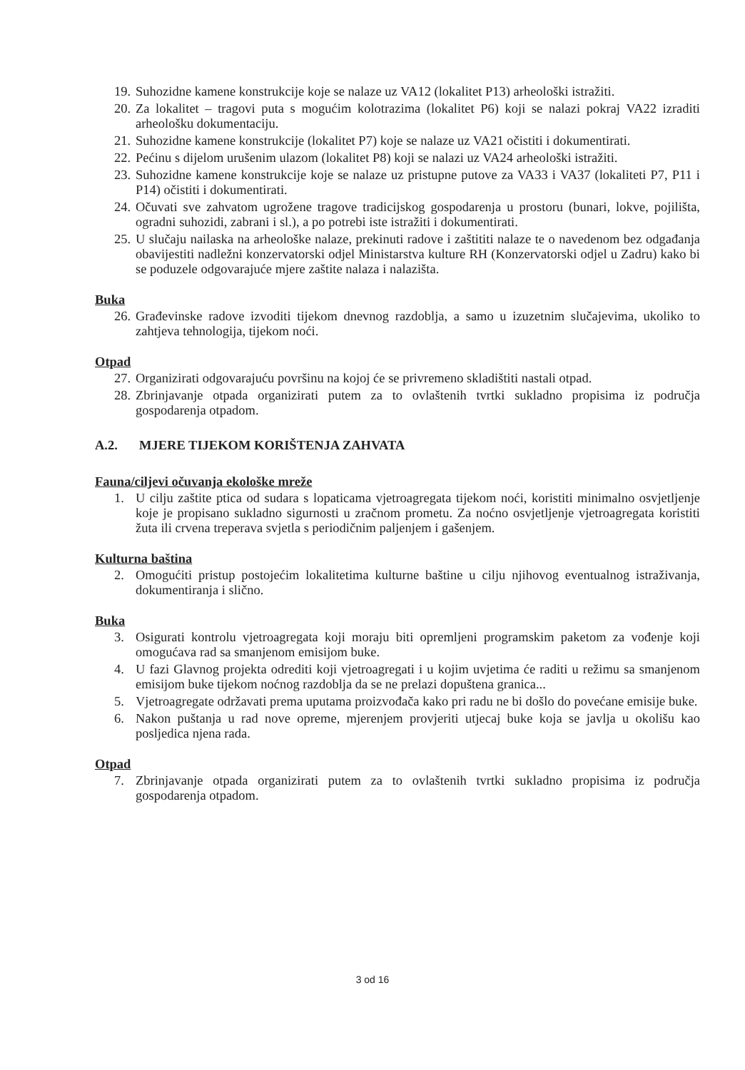19. Suhozidne kamene konstrukcije koje se nalaze uz VA12 (lokalitet P13) arheološki istražiti.
20. Za lokalitet – tragovi puta s mogućim kolotrazima (lokalitet P6) koji se nalazi pokraj VA22 izraditi arheološku dokumentaciju.
21. Suhozidne kamene konstrukcije (lokalitet P7) koje se nalaze uz VA21 očistiti i dokumentirati.
22. Pećinu s dijelom urušenim ulazom (lokalitet P8) koji se nalazi uz VA24 arheološki istražiti.
23. Suhozidne kamene konstrukcije koje se nalaze uz pristupne putove za VA33 i VA37 (lokaliteti P7, P11 i P14) očistiti i dokumentirati.
24. Očuvati sve zahvatom ugrožene tragove tradicijskog gospodarenja u prostoru (bunari, lokve, pojilišta, ogradni suhozidi, zabrani i sl.), a po potrebi iste istražiti i dokumentirati.
25. U slučaju nailaska na arheološke nalaze, prekinuti radove i zaštititi nalaze te o navedenom bez odgađanja obavijestiti nadležni konzervatorski odjel Ministarstva kulture RH (Konzervatorski odjel u Zadru) kako bi se poduzele odgovarajuće mjere zaštite nalaza i nalazišta.
Buka
26. Građevinske radove izvoditi tijekom dnevnog razdoblja, a samo u izuzetnim slučajevima, ukoliko to zahtjeva tehnologija, tijekom noći.
Otpad
27. Organizirati odgovarajuću površinu na kojoj će se privremeno skladištiti nastali otpad.
28. Zbrinjavanje otpada organizirati putem za to ovlaštenih tvrtki sukladno propisima iz područja gospodarenja otpadom.
A.2. MJERE TIJEKOM KORIŠTENJA ZAHVATA
Fauna/ciljevi očuvanja ekološke mreže
1. U cilju zaštite ptica od sudara s lopaticama vjetroagregata tijekom noći, koristiti minimalno osvjetljenje koje je propisano sukladno sigurnosti u zračnom prometu. Za noćno osvjetljenje vjetroagregata koristiti žuta ili crvena treperava svjetla s periodičnim paljenjem i gašenjem.
Kulturna baština
2. Omogućiti pristup postojećim lokalitetima kulturne baštine u cilju njihovog eventualnog istraživanja, dokumentiranja i slično.
Buka
3. Osigurati kontrolu vjetroagregata koji moraju biti opremljeni programskim paketom za vođenje koji omogućava rad sa smanjenom emisijom buke.
4. U fazi Glavnog projekta odrediti koji vjetroagregati i u kojim uvjetima će raditi u režimu sa smanjenom emisijom buke tijekom noćnog razdoblja da se ne prelazi dopuštena granica...
5. Vjetroagregate održavati prema uputama proizvođača kako pri radu ne bi došlo do povećane emisije buke.
6. Nakon puštanja u rad nove opreme, mjerenjem provjeriti utjecaj buke koja se javlja u okolišu kao posljedica njena rada.
Otpad
7. Zbrinjavanje otpada organizirati putem za to ovlaštenih tvrtki sukladno propisima iz područja gospodarenja otpadom.
3 od 16